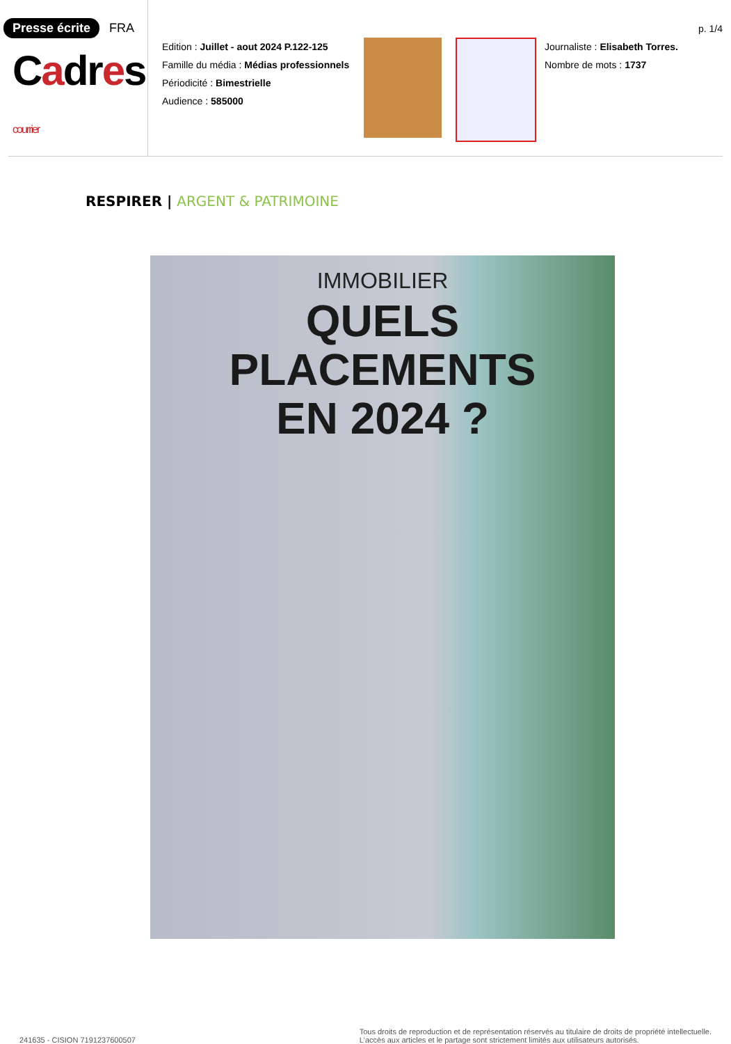Presse écrite FRA
Cadres courrier
Edition : Juillet - aout 2024 P.122-125
Famille du média : Médias professionnels
Périodicité : Bimestrielle
Audience : 585000
p. 1/4
Journaliste : Elisabeth Torres.
Nombre de mots : 1737
RESPIRER | ARGENT & PATRIMOINE
IMMOBILIER
QUELS PLACEMENTS
EN 2024 ?
241635 - CISION 7191237600507
Tous droits de reproduction et de représentation réservés au titulaire de droits de propriété intellectuelle.
L'accès aux articles et le partage sont strictement limités aux utilisateurs autorisés.